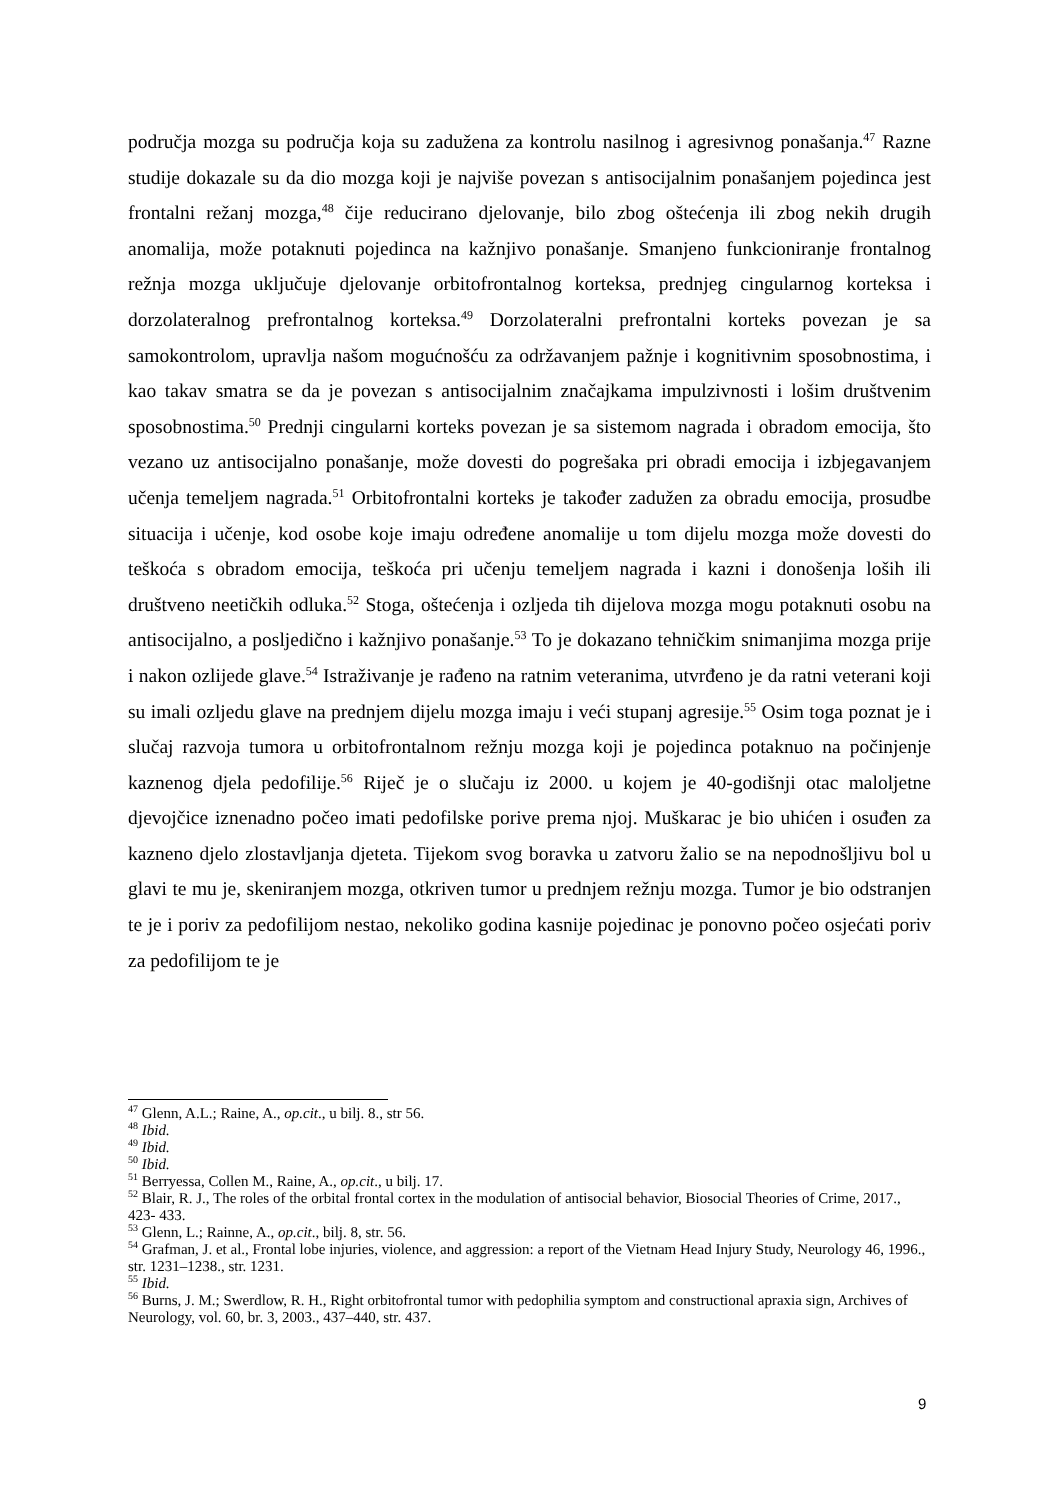područja mozga su područja koja su zadužena za kontrolu nasilnog i agresivnog ponašanja.<sup>47</sup> Razne studije dokazale su da dio mozga koji je najviše povezan s antisocijalnim ponašanjem pojedinca jest frontalni režanj mozga,<sup>48</sup> čije reducirano djelovanje, bilo zbog oštećenja ili zbog nekih drugih anomalija, može potaknuti pojedinca na kažnjivo ponašanje. Smanjeno funkcioniranje frontalnog režnja mozga uključuje djelovanje orbitofrontalnog korteksa, prednjeg cingularnog korteksa i dorzolateralnog prefrontalnog korteksa.<sup>49</sup> Dorzolateralni prefrontalni korteks povezan je sa samokontrolom, upravlja našom mogućnošću za održavanjem pažnje i kognitivnim sposobnostima, i kao takav smatra se da je povezan s antisocijalnim značajkama impulzivnosti i lošim društvenim sposobnostima.<sup>50</sup> Prednji cingularni korteks povezan je sa sistemom nagrada i obradom emocija, što vezano uz antisocijalno ponašanje, može dovesti do pogrešaka pri obradi emocija i izbjegavanjem učenja temeljem nagrada.<sup>51</sup> Orbitofrontalni korteks je također zadužen za obradu emocija, prosudbe situacija i učenje, kod osobe koje imaju određene anomalije u tom dijelu mozga može dovesti do teškoća s obradom emocija, teškoća pri učenju temeljem nagrada i kazni i donošenja loših ili društveno neetičkih odluka.<sup>52</sup> Stoga, oštećenja i ozljeda tih dijelova mozga mogu potaknuti osobu na antisocijalno, a posljedično i kažnjivo ponašanje.<sup>53</sup> To je dokazano tehničkim snimanjima mozga prije i nakon ozlijede glave.<sup>54</sup> Istraživanje je rađeno na ratnim veteranima, utvrđeno je da ratni veterani koji su imali ozljedu glave na prednjem dijelu mozga imaju i veći stupanj agresije.<sup>55</sup> Osim toga poznat je i slučaj razvoja tumora u orbitofrontalnom režnju mozga koji je pojedinca potaknuo na počinjenje kaznenog djela pedofilije.<sup>56</sup> Riječ je o slučaju iz 2000. u kojem je 40-godišnji otac maloljetne djevojčice iznenadno počeo imati pedofilske porive prema njoj. Muškarac je bio uhićen i osuđen za kazneno djelo zlostavljanja djeteta. Tijekom svog boravka u zatvoru žalio se na nepodnošljivu bol u glavi te mu je, skeniranjem mozga, otkriven tumor u prednjem režnju mozga. Tumor je bio odstranjen te je i poriv za pedofilijom nestao, nekoliko godina kasnije pojedinac je ponovno počeo osjećati poriv za pedofilijom te je
<sup>47</sup> Glenn, A.L.; Raine, A., op.cit., u bilj. 8., str 56.
<sup>48</sup> Ibid.
<sup>49</sup> Ibid.
<sup>50</sup> Ibid.
<sup>51</sup> Berryessa, Collen M., Raine, A., op.cit., u bilj. 17.
<sup>52</sup> Blair, R. J., The roles of the orbital frontal cortex in the modulation of antisocial behavior, Biosocial Theories of Crime, 2017., 423- 433.
<sup>53</sup> Glenn, L.; Rainne, A., op.cit., bilj. 8, str. 56.
<sup>54</sup> Grafman, J. et al., Frontal lobe injuries, violence, and aggression: a report of the Vietnam Head Injury Study, Neurology 46, 1996., str. 1231–1238., str. 1231.
<sup>55</sup> Ibid.
<sup>56</sup> Burns, J. M.; Swerdlow, R. H., Right orbitofrontal tumor with pedophilia symptom and constructional apraxia sign, Archives of Neurology, vol. 60, br. 3, 2003., 437–440, str. 437.
9